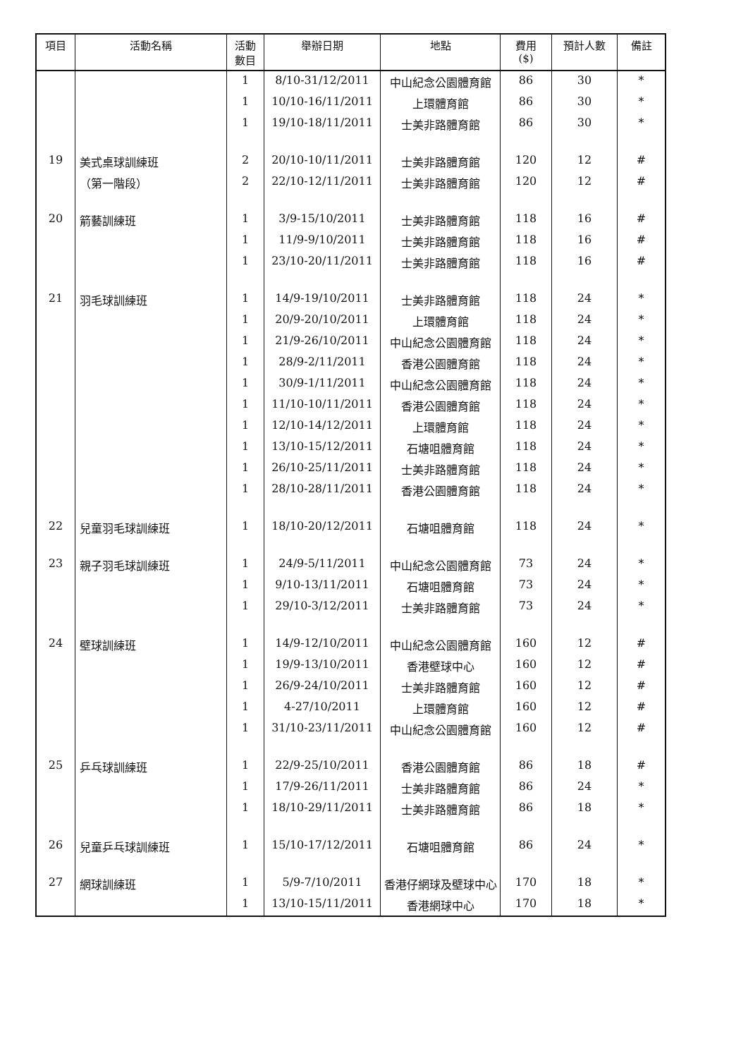| 項目 | 活動名稱 | 活動 數目 | 舉辦日期 | 地點 | 費用 ($) | 預計人數 | 備註 |
| --- | --- | --- | --- | --- | --- | --- | --- |
| | | 1 | 8/10-31/12/2011 | 中山紀念公園體育館 | 86 | 30 | * |
| | | 1 | 10/10-16/11/2011 | 上環體育館 | 86 | 30 | * |
| | | 1 | 19/10-18/11/2011 | 士美非路體育館 | 86 | 30 | * |
| 19 | 美式桌球訓練班 | 2 | 20/10-10/11/2011 | 士美非路體育館 | 120 | 12 | # |
| | （第一階段） | 2 | 22/10-12/11/2011 | 士美非路體育館 | 120 | 12 | # |
| 20 | 箭藝訓練班 | 1 | 3/9-15/10/2011 | 士美非路體育館 | 118 | 16 | # |
| | | 1 | 11/9-9/10/2011 | 士美非路體育館 | 118 | 16 | # |
| | | 1 | 23/10-20/11/2011 | 士美非路體育館 | 118 | 16 | # |
| 21 | 羽毛球訓練班 | 1 | 14/9-19/10/2011 | 士美非路體育館 | 118 | 24 | * |
| | | 1 | 20/9-20/10/2011 | 上環體育館 | 118 | 24 | * |
| | | 1 | 21/9-26/10/2011 | 中山紀念公園體育館 | 118 | 24 | * |
| | | 1 | 28/9-2/11/2011 | 香港公園體育館 | 118 | 24 | * |
| | | 1 | 30/9-1/11/2011 | 中山紀念公園體育館 | 118 | 24 | * |
| | | 1 | 11/10-10/11/2011 | 香港公園體育館 | 118 | 24 | * |
| | | 1 | 12/10-14/12/2011 | 上環體育館 | 118 | 24 | * |
| | | 1 | 13/10-15/12/2011 | 石塘咀體育館 | 118 | 24 | * |
| | | 1 | 26/10-25/11/2011 | 士美非路體育館 | 118 | 24 | * |
| | | 1 | 28/10-28/11/2011 | 香港公園體育館 | 118 | 24 | * |
| 22 | 兒童羽毛球訓練班 | 1 | 18/10-20/12/2011 | 石塘咀體育館 | 118 | 24 | * |
| 23 | 親子羽毛球訓練班 | 1 | 24/9-5/11/2011 | 中山紀念公園體育館 | 73 | 24 | * |
| | | 1 | 9/10-13/11/2011 | 石塘咀體育館 | 73 | 24 | * |
| | | 1 | 29/10-3/12/2011 | 士美非路體育館 | 73 | 24 | * |
| 24 | 壁球訓練班 | 1 | 14/9-12/10/2011 | 中山紀念公園體育館 | 160 | 12 | # |
| | | 1 | 19/9-13/10/2011 | 香港壁球中心 | 160 | 12 | # |
| | | 1 | 26/9-24/10/2011 | 士美非路體育館 | 160 | 12 | # |
| | | 1 | 4-27/10/2011 | 上環體育館 | 160 | 12 | # |
| | | 1 | 31/10-23/11/2011 | 中山紀念公園體育館 | 160 | 12 | # |
| 25 | 乒乓球訓練班 | 1 | 22/9-25/10/2011 | 香港公園體育館 | 86 | 18 | # |
| | | 1 | 17/9-26/11/2011 | 士美非路體育館 | 86 | 24 | * |
| | | 1 | 18/10-29/11/2011 | 士美非路體育館 | 86 | 18 | * |
| 26 | 兒童乒乓球訓練班 | 1 | 15/10-17/12/2011 | 石塘咀體育館 | 86 | 24 | * |
| 27 | 網球訓練班 | 1 | 5/9-7/10/2011 | 香港仔網球及壁球中心 | 170 | 18 | * |
| | | 1 | 13/10-15/11/2011 | 香港網球中心 | 170 | 18 | * |